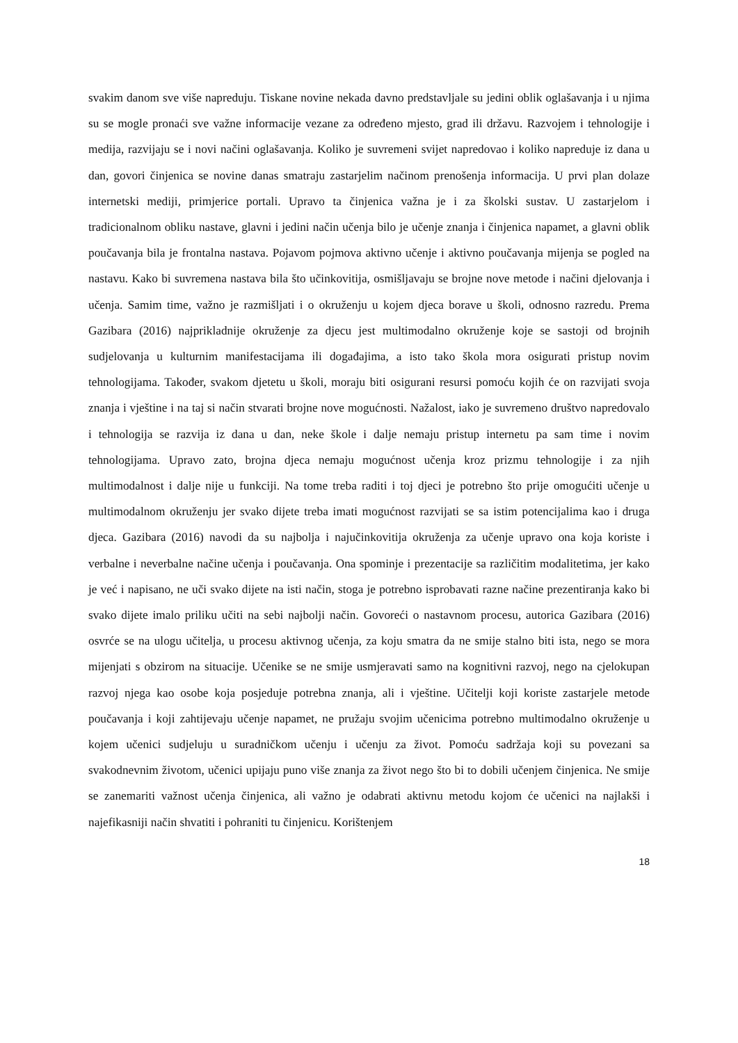svakim danom sve više napreduju. Tiskane novine nekada davno predstavljale su jedini oblik oglašavanja i u njima su se mogle pronaći sve važne informacije vezane za određeno mjesto, grad ili državu. Razvojem i tehnologije i medija, razvijaju se i novi načini oglašavanja. Koliko je suvremeni svijet napredovao i koliko napreduje iz dana u dan, govori činjenica se novine danas smatraju zastarjelim načinom prenošenja informacija. U prvi plan dolaze internetski mediji, primjerice portali. Upravo ta činjenica važna je i za školski sustav. U zastarjelom i tradicionalnom obliku nastave, glavni i jedini način učenja bilo je učenje znanja i činjenica napamet, a glavni oblik poučavanja bila je frontalna nastava. Pojavom pojmova aktivno učenje i aktivno poučavanja mijenja se pogled na nastavu. Kako bi suvremena nastava bila što učinkovitija, osmišljavaju se brojne nove metode i načini djelovanja i učenja. Samim time, važno je razmišljati i o okruženju u kojem djeca borave u školi, odnosno razredu. Prema Gazibara (2016) najprikladnije okruženje za djecu jest multimodalno okruženje koje se sastoji od brojnih sudjelovanja u kulturnim manifestacijama ili događajima, a isto tako škola mora osigurati pristup novim tehnologijama. Također, svakom djetetu u školi, moraju biti osigurani resursi pomoću kojih će on razvijati svoja znanja i vještine i na taj si način stvarati brojne nove mogućnosti. Nažalost, iako je suvremeno društvo napredovalo i tehnologija se razvija iz dana u dan, neke škole i dalje nemaju pristup internetu pa sam time i novim tehnologijama. Upravo zato, brojna djeca nemaju mogućnost učenja kroz prizmu tehnologije i za njih multimodalnost i dalje nije u funkciji. Na tome treba raditi i toj djeci je potrebno što prije omogućiti učenje u multimodalnom okruženju jer svako dijete treba imati mogućnost razvijati se sa istim potencijalima kao i druga djeca. Gazibara (2016) navodi da su najbolja i najučinkovitija okruženja za učenje upravo ona koja koriste i verbalne i neverbalne načine učenja i poučavanja. Ona spominje i prezentacije sa različitim modalitetima, jer kako je već i napisano, ne uči svako dijete na isti način, stoga je potrebno isprobavati razne načine prezentiranja kako bi svako dijete imalo priliku učiti na sebi najbolji način. Govoreći o nastavnom procesu, autorica Gazibara (2016) osvrće se na ulogu učitelja, u procesu aktivnog učenja, za koju smatra da ne smije stalno biti ista, nego se mora mijenjati s obzirom na situacije. Učenike se ne smije usmjeravati samo na kognitivni razvoj, nego na cjelokupan razvoj njega kao osobe koja posjeduje potrebna znanja, ali i vještine. Učitelji koji koriste zastarjele metode poučavanja i koji zahtijevaju učenje napamet, ne pružaju svojim učenicima potrebno multimodalno okruženje u kojem učenici sudjeluju u suradničkom učenju i učenju za život. Pomoću sadržaja koji su povezani sa svakodnevnim životom, učenici upijaju puno više znanja za život nego što bi to dobili učenjem činjenica. Ne smije se zanemariti važnost učenja činjenica, ali važno je odabrati aktivnu metodu kojom će učenici na najlakši i najefikasniji način shvatiti i pohraniti tu činjenicu. Korištenjem
18